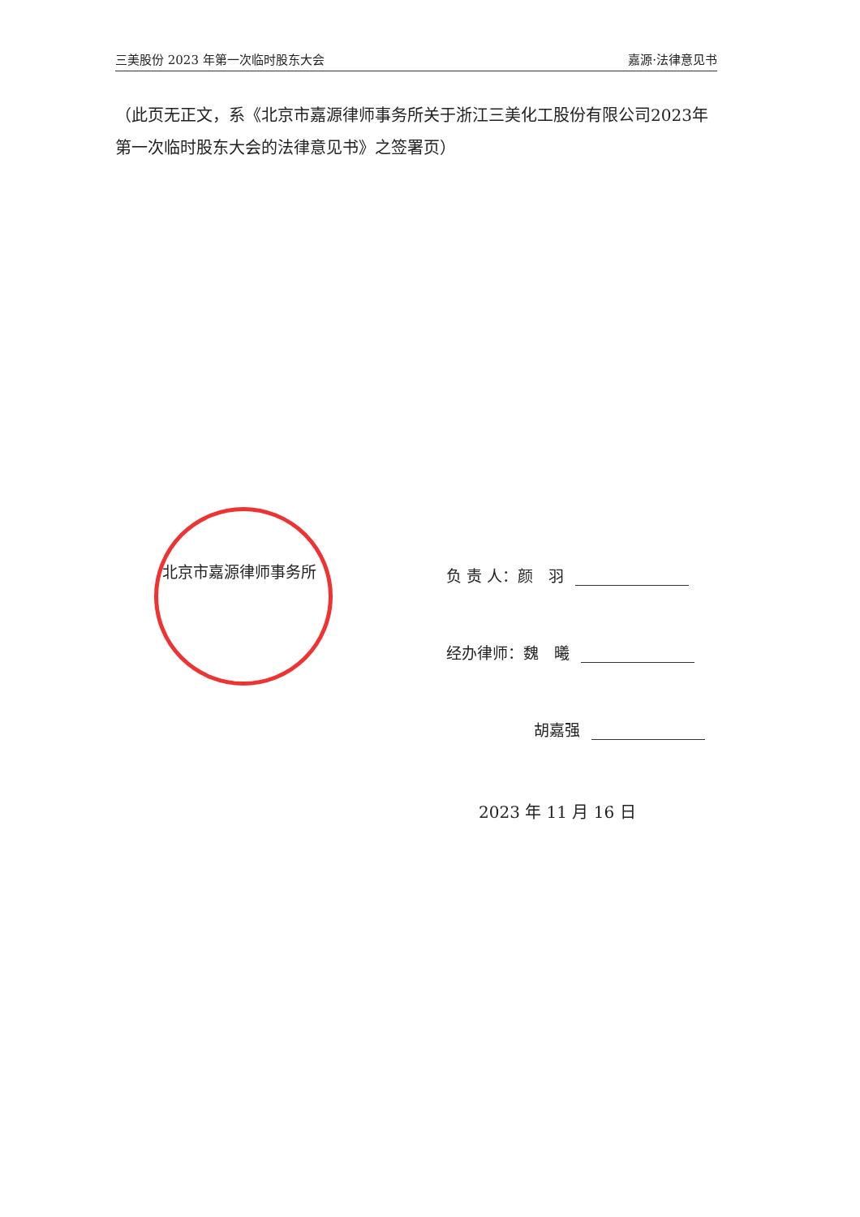三美股份 2023 年第一次临时股东大会 嘉源·法律意见书
（此页无正文，系《北京市嘉源律师事务所关于浙江三美化工股份有限公司2023年第一次临时股东大会的法律意见书》之签署页）
北京市嘉源律师事务所 负 责 人：颜　羽
经办律师：魏　曦
胡嘉强
2023 年 11 月 16 日